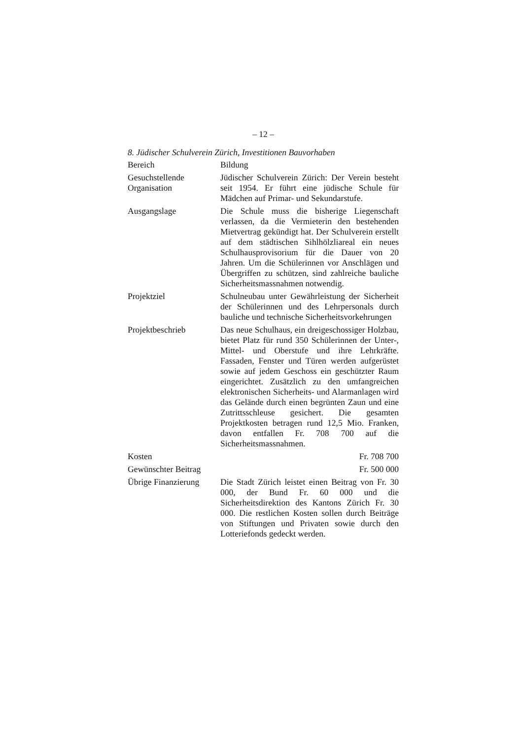– 12 –
8. Jüdischer Schulverein Zürich, Investitionen Bauvorhaben
| Bereich | Bildung |
| Gesuchstellende Organisation | Jüdischer Schulverein Zürich: Der Verein besteht seit 1954. Er führt eine jüdische Schule für Mädchen auf Primar- und Sekundarstufe. |
| Ausgangslage | Die Schule muss die bisherige Liegenschaft verlassen, da die Vermieterin den bestehenden Mietvertrag gekündigt hat. Der Schulverein erstellt auf dem städtischen Sihlhölzliareal ein neues Schulhausprovisorium für die Dauer von 20 Jahren. Um die Schülerinnen vor Anschlägen und Übergriffen zu schützen, sind zahlreiche bauliche Sicherheitsmassnahmen notwendig. |
| Projektziel | Schulneubau unter Gewährleistung der Sicherheit der Schülerinnen und des Lehrpersonals durch bauliche und technische Sicherheitsvorkehrungen |
| Projektbeschrieb | Das neue Schulhaus, ein dreigeschossiger Holzbau, bietet Platz für rund 350 Schülerinnen der Unter-, Mittel- und Oberstufe und ihre Lehrkräfte. Fassaden, Fenster und Türen werden aufgerüstet sowie auf jedem Geschoss ein geschützter Raum eingerichtet. Zusätzlich zu den umfangreichen elektronischen Sicherheits- und Alarmanlagen wird das Gelände durch einen begrünten Zaun und eine Zutrittsschleuse gesichert. Die gesamten Projektkosten betragen rund 12,5 Mio. Franken, davon entfallen Fr. 708 700 auf die Sicherheitsmassnahmen. |
| Kosten | Fr. 708 700 |
| Gewünschter Beitrag | Fr. 500 000 |
| Übrige Finanzierung | Die Stadt Zürich leistet einen Beitrag von Fr. 30 000, der Bund Fr. 60 000 und die Sicherheitsdirektion des Kantons Zürich Fr. 30 000. Die restlichen Kosten sollen durch Beiträge von Stiftungen und Privaten sowie durch den Lotteriefonds gedeckt werden. |